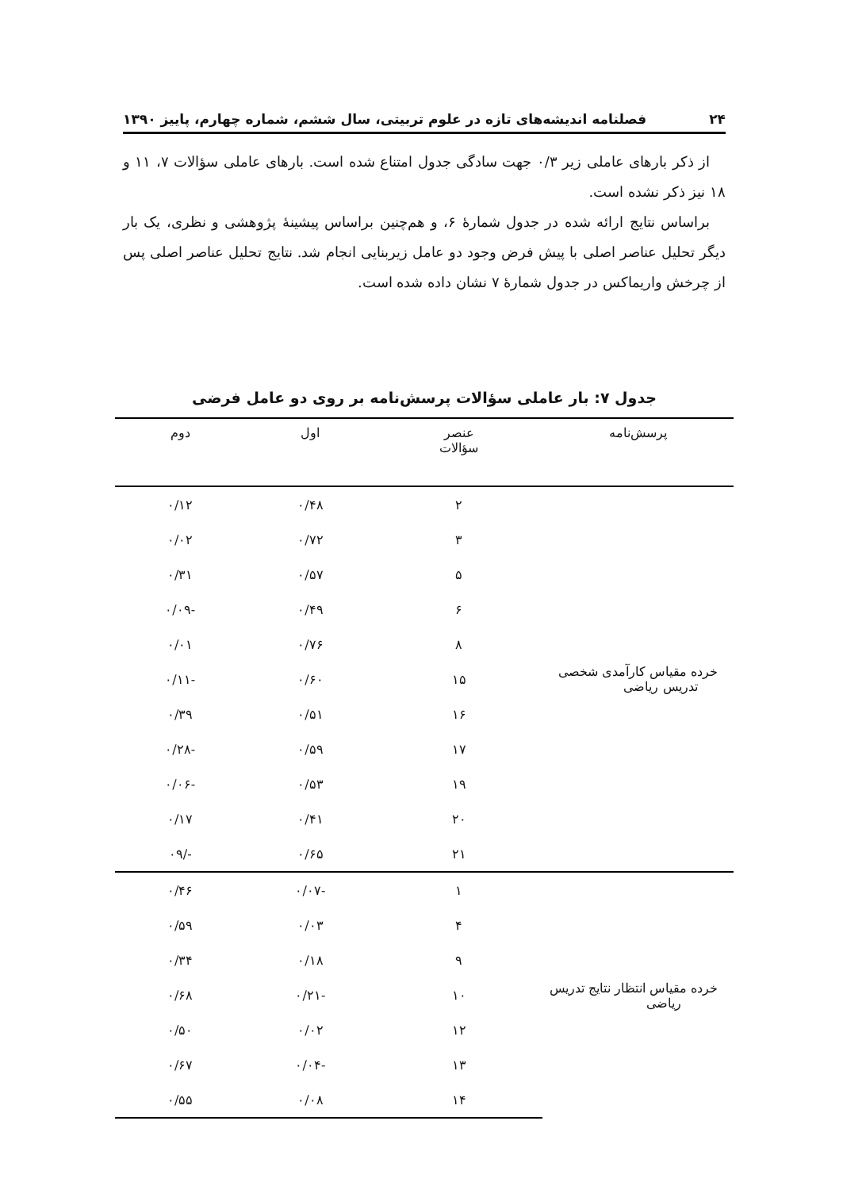۲۴ فصلنامه اندیشه‌های تازه در علوم تربیتی، سال ششم، شماره چهارم، پاییز ۱۳۹۰
از ذکر بارهای عاملی زیر ۰/۳ جهت سادگی جدول امتناع شده است. بارهای عاملی سؤالات ۷، ۱۱ و ۱۸ نیز ذکر نشده است.
براساس نتایج ارائه شده در جدول شمارهٔ ۶، و هم‌چنین براساس پیشینهٔ پژوهشی و نظری، یک بار دیگر تحلیل عناصر اصلی با پیش فرض وجود دو عامل زیربنایی انجام شد. نتایج تحلیل عناصر اصلی پس از چرخش واریماکس در جدول شمارهٔ ۷ نشان داده شده است.
جدول ۷: بار عاملی سؤالات پرسش‌نامه بر روی دو عامل فرضی
| پرسش‌نامه | عنصر سؤالات | اول | دوم |
| --- | --- | --- | --- |
| خرده مقیاس کارآمدی شخصی تدریس ریاضی | ۲ | ۰/۴۸ | ۰/۱۲ |
| | ۳ | ۰/۷۲ | ۰/۰۲ |
| | ۵ | ۰/۵۷ | ۰/۳۱ |
| | ۶ | ۰/۴۹ | -۰/۰۹ |
| | ۸ | ۰/۷۶ | ۰/۰۱ |
| | ۱۵ | ۰/۶۰ | -۰/۱۱ |
| | ۱۶ | ۰/۵۱ | ۰/۳۹ |
| | ۱۷ | ۰/۵۹ | -۰/۲۸ |
| | ۱۹ | ۰/۵۳ | -۰/۰۶ |
| | ۲۰ | ۰/۴۱ | ۰/۱۷ |
| | ۲۱ | ۰/۶۵ | -/۰۹ |
| خرده مقیاس انتظار نتایج تدریس ریاضی | ۱ | -۰/۰۷ | ۰/۴۶ |
| | ۴ | ۰/۰۳ | ۰/۵۹ |
| | ۹ | ۰/۱۸ | ۰/۳۴ |
| | ۱۰ | -۰/۲۱ | ۰/۶۸ |
| | ۱۲ | ۰/۰۲ | ۰/۵۰ |
| | ۱۳ | -۰/۰۴ | ۰/۶۷ |
| | ۱۴ | ۰/۰۸ | ۰/۵۵ |